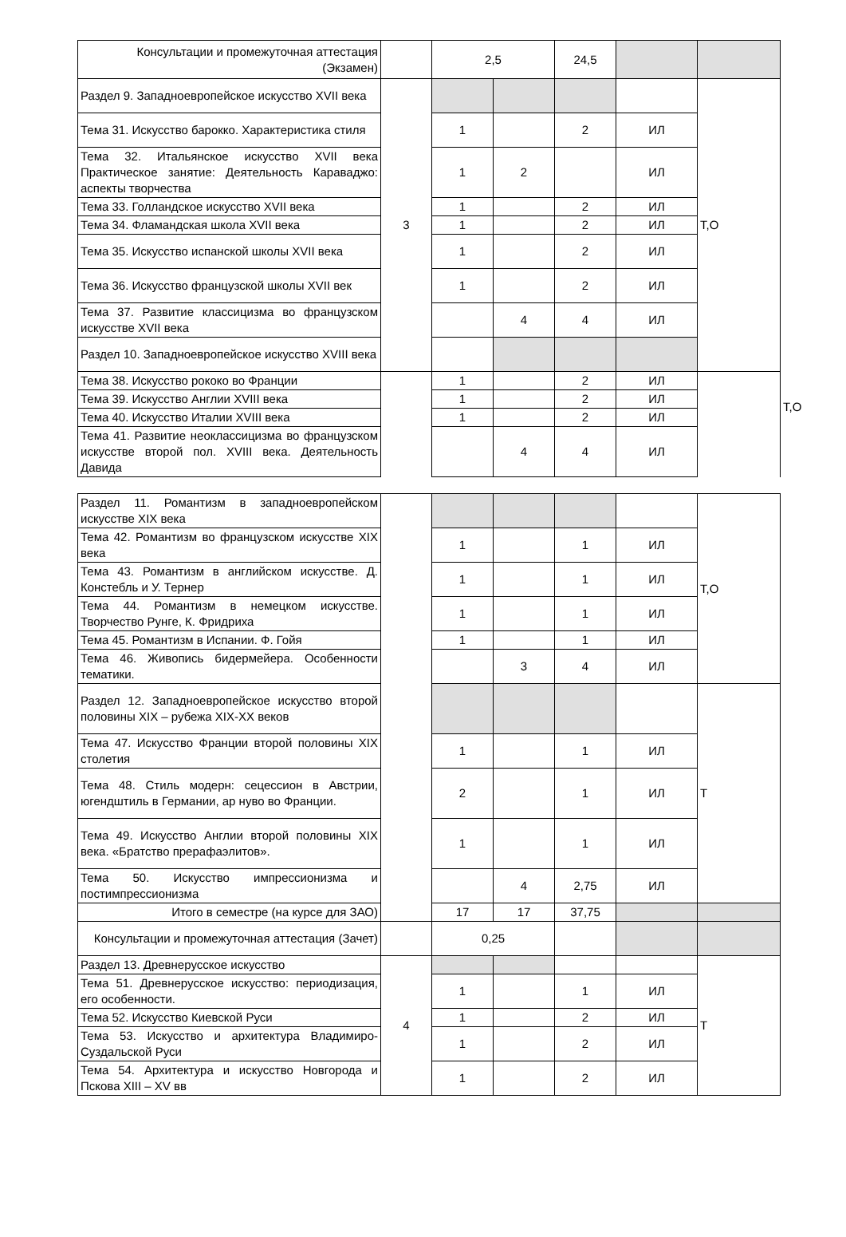| Консультации и промежуточная аттестация (Экзамен) | | 2,5 | | 24,5 | | | | |
| Раздел 9. Западноевропейское искусство XVII века | 3 | | | | | Т,О | | |
| Тема 31. Искусство барокко. Характеристика стиля | | 1 | | 2 | ИЛ | | | |
| Тема 32. Итальянское искусство XVII века Практическое занятие: Деятельность Караваджо: аспекты творчества | | 1 | 2 | | ИЛ | | | |
| Тема 33. Голландское искусство XVII века | | 1 | | 2 | ИЛ | | | |
| Тема 34. Фламандская школа XVII века | | 1 | | 2 | ИЛ | | | |
| Тема 35. Искусство испанской школы XVII века | | 1 | | 2 | ИЛ | | | |
| Тема 36. Искусство французской школы XVII век | | 1 | | 2 | ИЛ | | | |
| Тема 37. Развитие классицизма во французском искусстве XVII века | | | 4 | 4 | ИЛ | | | |
| Раздел 10. Западноевропейское искусство XVIII века | | | | | | | | Т,О |
| Тема 38. Искусство рококо во Франции | | 1 | | 2 | ИЛ | | | |
| Тема 39. Искусство Англии XVIII века | | 1 | | 2 | ИЛ | | | |
| Тема 40. Искусство Италии XVIII века | | 1 | | 2 | ИЛ | | | |
| Тема 41. Развитие неоклассицизма во французском искусстве второй пол. XVIII века. Деятельность Давида | | | 4 | 4 | ИЛ | | | |
| Раздел 11. Романтизм в западноевропейском искусстве XIX века | | | | | | Т,О |
| Тема 42. Романтизм во французском искусстве XIX века | | 1 | | 1 | ИЛ | |
| Тема 43. Романтизм в английском искусстве. Д. Констебль и У. Тернер | | 1 | | 1 | ИЛ | |
| Тема 44. Романтизм в немецком искусстве. Творчество Рунге, К. Фридриха | | 1 | | 1 | ИЛ | |
| Тема 45. Романтизм в Испании. Ф. Гойя | | 1 | | 1 | ИЛ | |
| Тема 46. Живопись бидермейера. Особенности тематики. | | | 3 | 4 | ИЛ | |
| Раздел 12. Западноевропейское искусство второй половины XIX – рубежа XIX-XX веков | | | | | | Т |
| Тема 47. Искусство Франции второй половины XIX столетия | | 1 | | 1 | ИЛ | |
| Тема 48. Стиль модерн: сецессион в Австрии, югендштиль в Германии, ар нуво во Франции. | | 2 | | 1 | ИЛ | |
| Тема 49. Искусство Англии второй половины XIX века. «Братство прерафаэлитов». | | 1 | | 1 | ИЛ | |
| Тема 50. Искусство импрессионизма и постимпрессионизма | | | 4 | 2,75 | ИЛ | |
| Итого в семестре (на курсе для ЗАО) | | 17 | 17 | 37,75 | | |
| Консультации и промежуточная аттестация (Зачет) | | 0,25 | | | | |
| Раздел 13. Древнерусское искусство | 4 | | | | | Т |
| Тема 51. Древнерусское искусство: периодизация, его особенности. | | 1 | | 1 | ИЛ | |
| Тема 52. Искусство Киевской Руси | | 1 | | 2 | ИЛ | |
| Тема 53. Искусство и архитектура Владимиро-Суздальской Руси | | 1 | | 2 | ИЛ | |
| Тема 54. Архитектура и искусство Новгорода и Пскова XIII – XV вв | | 1 | | 2 | ИЛ | |